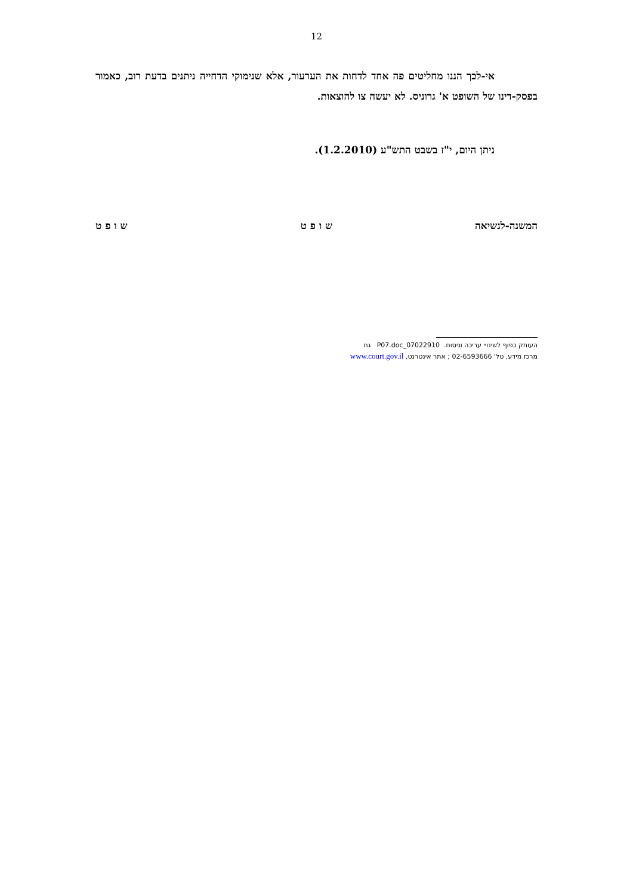12
אי-לכך הננו מחליטים פה אחד לדחות את הערעור, אלא שנימוקי הדחייה ניתנים בדעת רוב, כאמור בפסק-דינו של השופט א' גרוניס. לא יעשה צו להוצאות.
ניתן היום, י"ז בשבט התש"ע (1.2.2010).
המשנה-לנשיאה ש ו פ ט ש ו פ ט
העותק כפוף לשינויי עריכה וניסוח. 07022910_P07.doc גח
מרכז מידע, טל' 02-6593666 ; אתר אינטרנט, www.court.gov.il